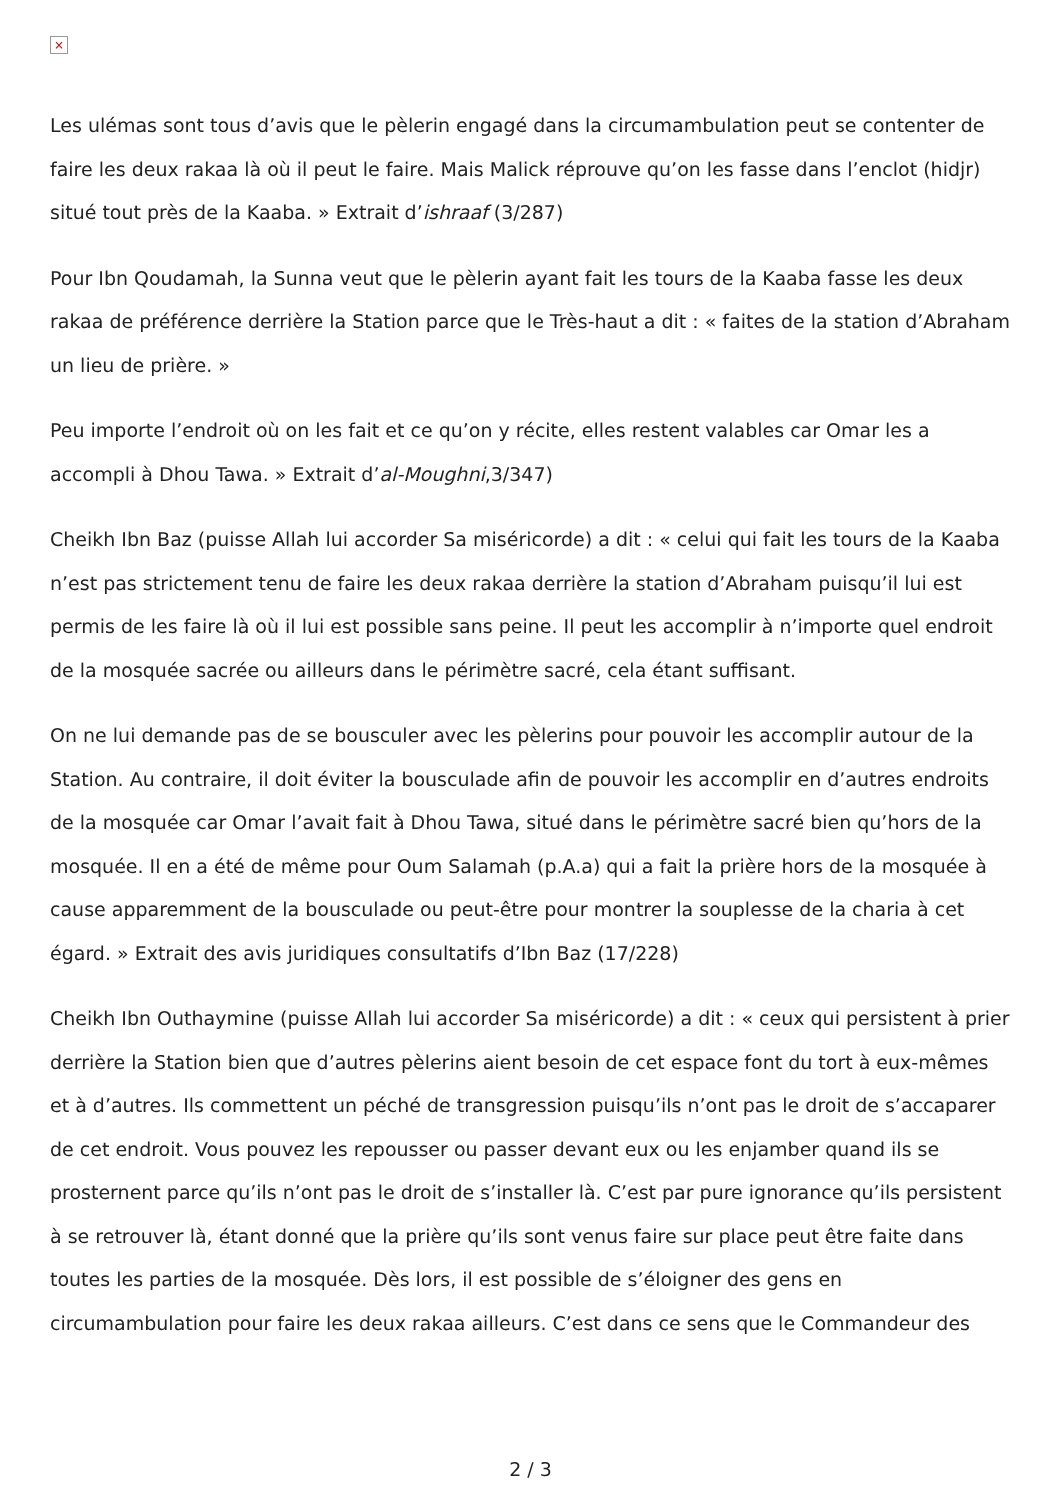×
Les ulémas sont tous d’avis que le pèlerin engagé dans la circumambulation peut se contenter de faire les deux rakaa là où il peut le faire. Mais Malick réprouve qu’on les fasse dans l’enclot (hidjr) situé tout près de la Kaaba. » Extrait d’ishraaf (3/287)
Pour Ibn Qoudamah, la Sunna veut que le pèlerin ayant fait les tours de la Kaaba fasse les deux rakaa de préférence derrière la Station parce que le Très-haut a dit : « faites de la station d’Abraham un lieu de prière. »
Peu importe l’endroit où on les fait et ce qu’on y récite, elles restent valables car Omar les a accompli à Dhou Tawa. » Extrait d’al-Moughni,3/347)
Cheikh Ibn Baz (puisse Allah lui accorder Sa miséricorde) a dit : « celui qui fait les tours de la Kaaba n’est pas strictement tenu de faire les deux rakaa derrière la station d’Abraham puisqu’il lui est permis de les faire là où il lui est possible sans peine. Il peut les accomplir à n’importe quel endroit de la mosquée sacrée ou ailleurs dans le périmètre sacré, cela étant suffisant.
On ne lui demande pas de se bousculer avec les pèlerins pour pouvoir les accomplir autour de la Station. Au contraire, il doit éviter la bousculade afin de pouvoir les accomplir en d’autres endroits de la mosquée car Omar l’avait fait à Dhou Tawa, situé dans le périmètre sacré bien qu’hors de la mosquée. Il en a été de même pour Oum Salamah (p.A.a) qui a fait la prière hors de la mosquée à cause apparemment de la bousculade ou peut-être pour montrer la souplesse de la charia à cet égard. » Extrait des avis juridiques consultatifs d’Ibn Baz (17/228)
Cheikh Ibn Outhaymine (puisse Allah lui accorder Sa miséricorde) a dit : « ceux qui persistent à prier derrière la Station bien que d’autres pèlerins aient besoin de cet espace font du tort à eux-mêmes et à d’autres. Ils commettent un péché de transgression puisqu’ils n’ont pas le droit de s’accaparer de cet endroit. Vous pouvez les repousser ou passer devant eux ou les enjamber quand ils se prosternent parce qu’ils n’ont pas le droit de s’installer là. C’est par pure ignorance qu’ils persistent à se retrouver là, étant donné que la prière qu’ils sont venus faire sur place peut être faite dans toutes les parties de la mosquée. Dès lors, il est possible de s’éloigner des gens en circumambulation pour faire les deux rakaa ailleurs. C’est dans ce sens que le Commandeur des
2 / 3